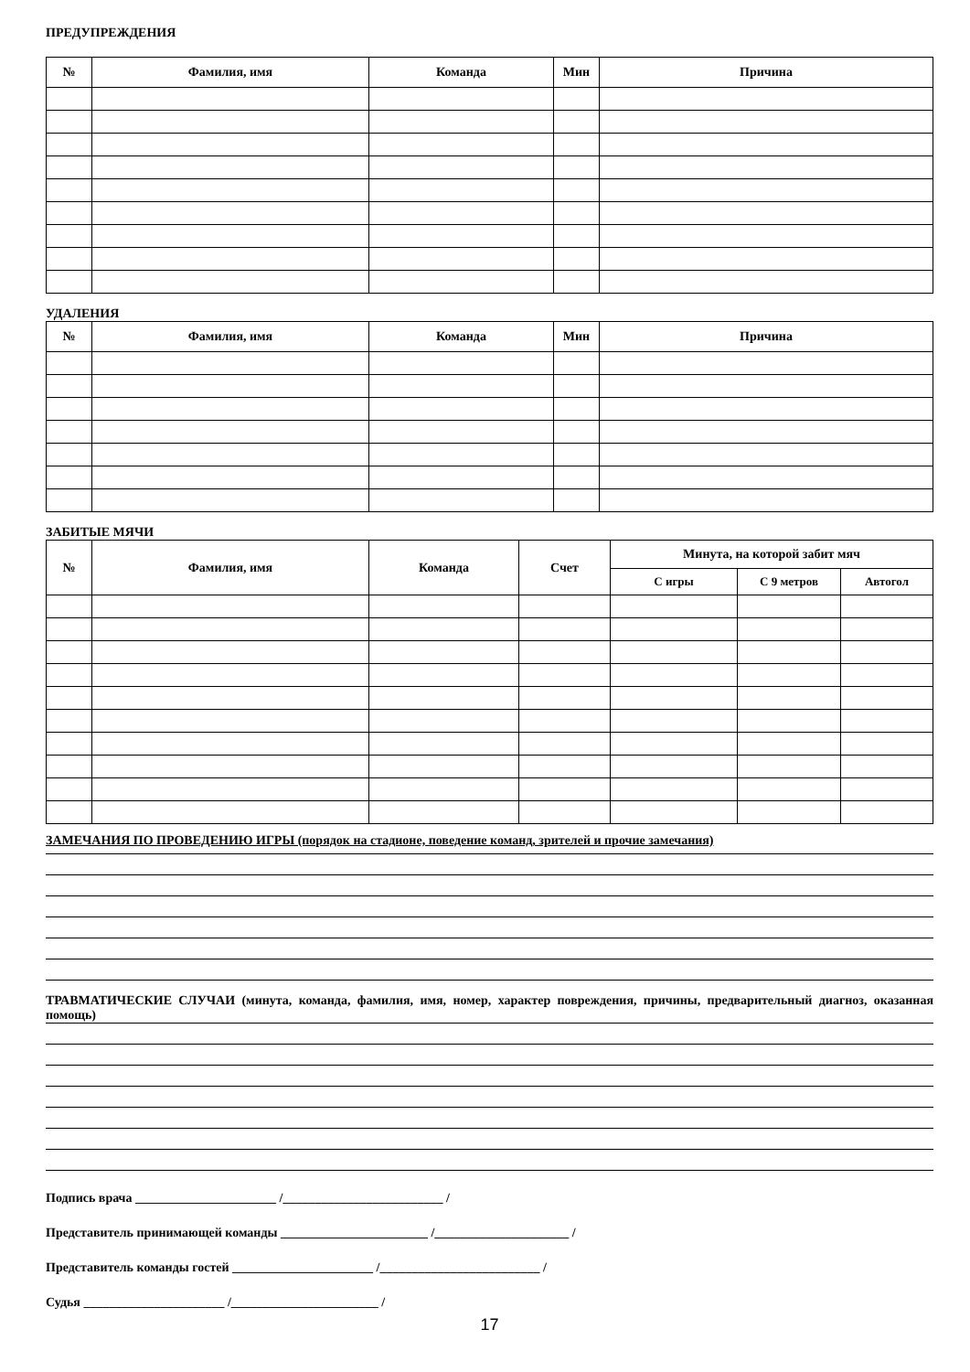ПРЕДУПРЕЖДЕНИЯ
| № | Фамилия, имя | Команда | Мин | Причина |
| --- | --- | --- | --- | --- |
УДАЛЕНИЯ
| № | Фамилия, имя | Команда | Мин | Причина |
| --- | --- | --- | --- | --- |
ЗАБИТЫЕ МЯЧИ
| № | Фамилия, имя | Команда | Счет | Минута, на которой забит мяч | | |
| --- | --- | --- | --- | --- | --- | --- |
| | | | | С игры | С 9 метров | Автогол |
ЗАМЕЧАНИЯ ПО ПРОВЕДЕНИЮ ИГРЫ (порядок на стадионе, поведение команд, зрителей и прочие замечания)
ТРАВМАТИЧЕСКИЕ СЛУЧАИ (минута, команда, фамилия, имя, номер, характер повреждения, причины, предварительный диагноз, оказанная помощь)
Подпись врача ______________________ /_________________________ /
Представитель принимающей команды _______________________ /_____________________ /
Представитель команды гостей ______________________ /_________________________ /
Судья ______________________ /_______________________ /
17